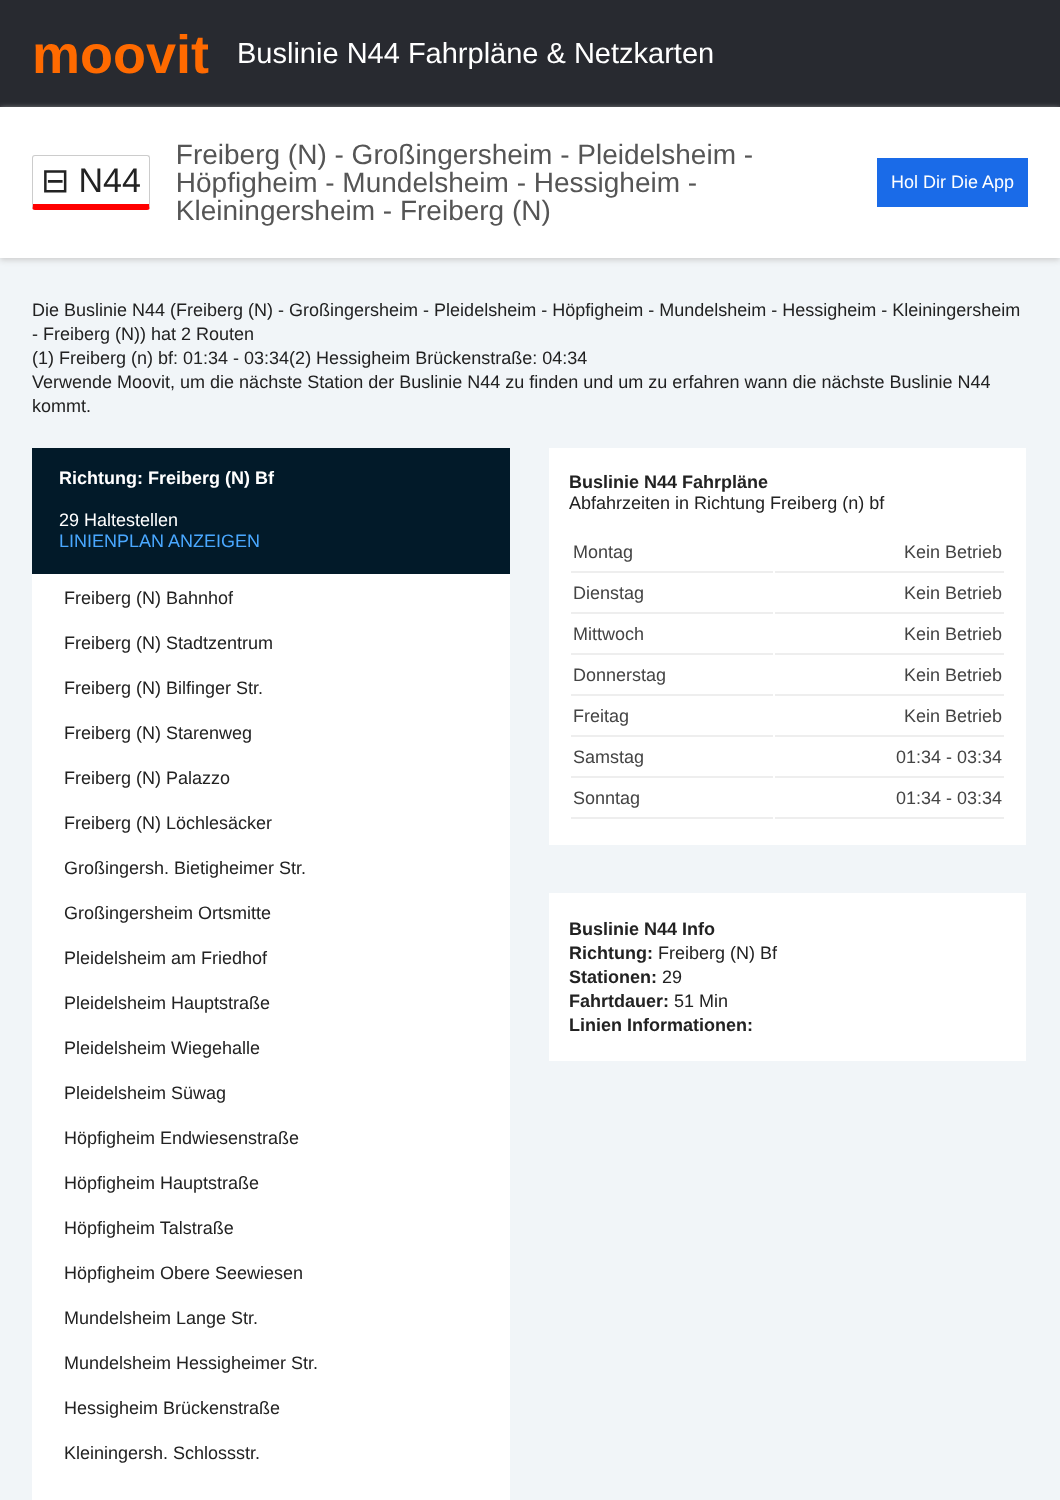moovit
Buslinie N44 Fahrpläne & Netzkarten
⊟ N44
Freiberg (N) - Großingersheim - Pleidelsheim - Höpfigheim - Mundelsheim - Hessigheim - Kleiningersheim - Freiberg (N)
Hol Dir Die App
Die Buslinie N44 (Freiberg (N) - Großingersheim - Pleidelsheim - Höpfigheim - Mundelsheim - Hessigheim - Kleiningersheim - Freiberg (N)) hat 2 Routen
(1) Freiberg (n) bf: 01:34 - 03:34(2) Hessigheim Brückenstraße: 04:34
Verwende Moovit, um die nächste Station der Buslinie N44 zu finden und um zu erfahren wann die nächste Buslinie N44 kommt.
Richtung: Freiberg (N) Bf
29 Haltestellen
LINIENPLAN ANZEIGEN
Freiberg (N) Bahnhof
Freiberg (N) Stadtzentrum
Freiberg (N) Bilfinger Str.
Freiberg (N) Starenweg
Freiberg (N) Palazzo
Freiberg (N) Löchlesäcker
Großingersh. Bietigheimer Str.
Großingersheim Ortsmitte
Pleidelsheim am Friedhof
Pleidelsheim Hauptstraße
Pleidelsheim Wiegehalle
Pleidelsheim Süwag
Höpfigheim Endwiesenstraße
Höpfigheim Hauptstraße
Höpfigheim Talstraße
Höpfigheim Obere Seewiesen
Mundelsheim Lange Str.
Mundelsheim Hessigheimer Str.
Hessigheim Brückenstraße
Kleiningersh. Schlossstr.
Buslinie N44 Fahrpläne
Abfahrzeiten in Richtung Freiberg (n) bf
| Montag | Kein Betrieb |
| Dienstag | Kein Betrieb |
| Mittwoch | Kein Betrieb |
| Donnerstag | Kein Betrieb |
| Freitag | Kein Betrieb |
| Samstag | 01:34 - 03:34 |
| Sonntag | 01:34 - 03:34 |
Buslinie N44 Info
Richtung: Freiberg (N) Bf
Stationen: 29
Fahrtdauer: 51 Min
Linien Informationen: